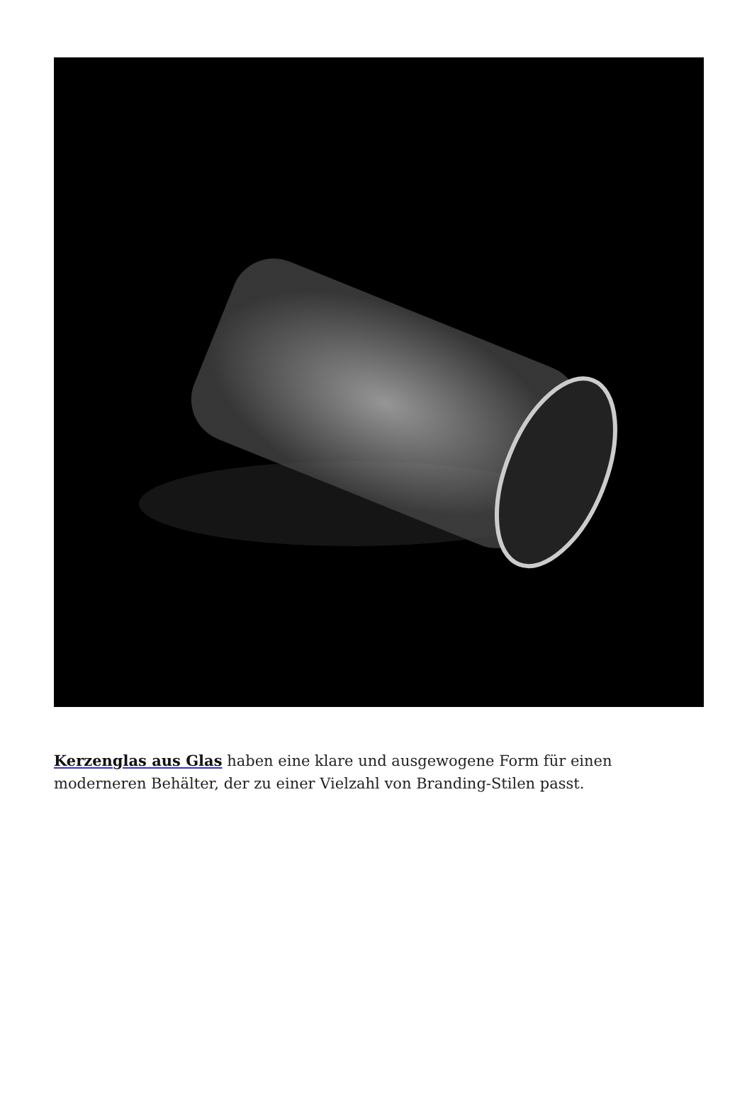Kerzenglas aus Glas haben eine klare und ausgewogene Form für einen moderneren Behälter, der zu einer Vielzahl von Branding-Stilen passt.